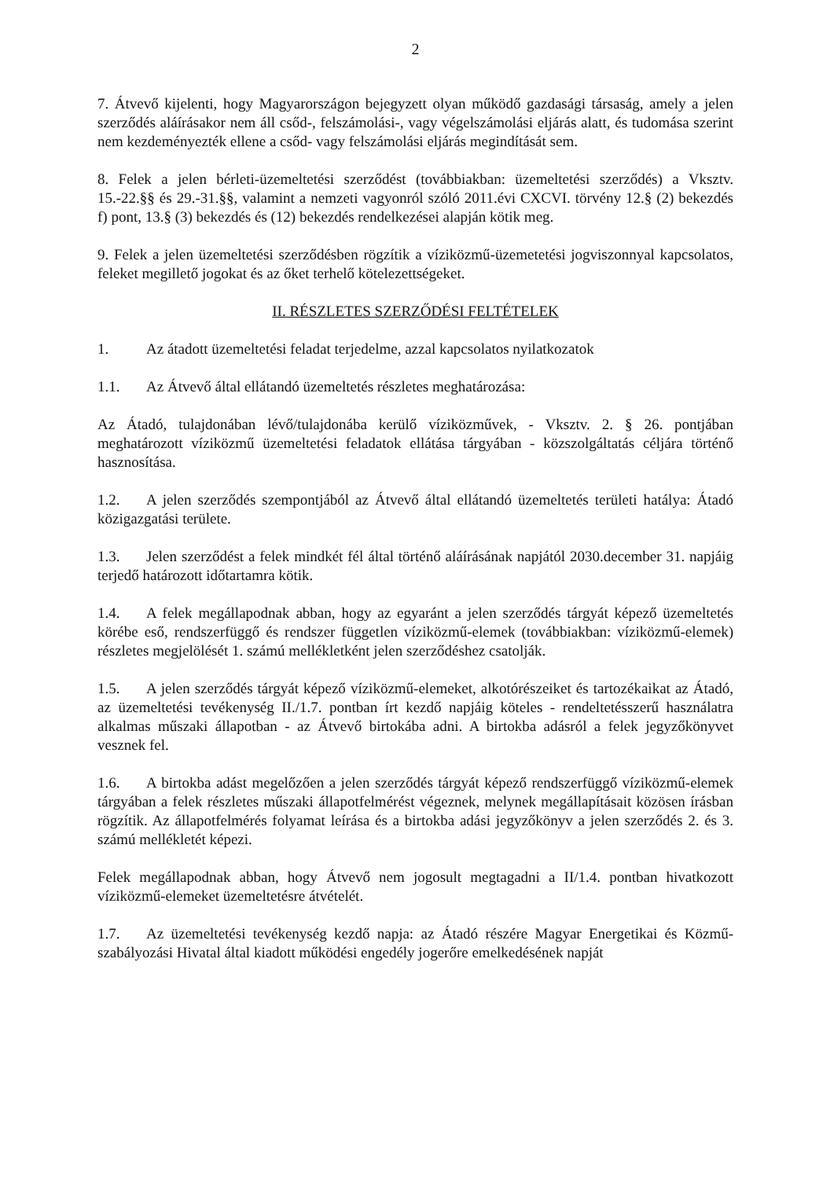2
7. Átvevő kijelenti, hogy Magyarországon bejegyzett olyan működő gazdasági társaság, amely a jelen szerződés aláírásakor nem áll csőd-, felszámolási-, vagy végelszámolási eljárás alatt, és tudomása szerint nem kezdeményezték ellene a csőd- vagy felszámolási eljárás megindítását sem.
8. Felek a jelen bérleti-üzemeltetési szerződést (továbbiakban: üzemeltetési szerződés) a Vksztv. 15.-22.§§ és 29.-31.§§, valamint a nemzeti vagyonról szóló 2011.évi CXCVI. törvény 12.§ (2) bekezdés f) pont, 13.§ (3) bekezdés és (12) bekezdés rendelkezései alapján kötik meg.
9. Felek a jelen üzemeltetési szerződésben rögzítik a víziközmű-üzemetetési jogviszonnyal kapcsolatos, feleket megillető jogokat és az őket terhelő kötelezettségeket.
II. RÉSZLETES SZERZŐDÉSI FELTÉTELEK
1. Az átadott üzemeltetési feladat terjedelme, azzal kapcsolatos nyilatkozatok
1.1. Az Átvevő által ellátandó üzemeltetés részletes meghatározása:
Az Átadó, tulajdonában lévő/tulajdonába kerülő víziközművek, - Vksztv. 2. § 26. pontjában meghatározott víziközmű üzemeltetési feladatok ellátása tárgyában - közszolgáltatás céljára történő hasznosítása.
1.2. A jelen szerződés szempontjából az Átvevő által ellátandó üzemeltetés területi hatálya: Átadó közigazgatási területe.
1.3. Jelen szerződést a felek mindkét fél által történő aláírásának napjától 2030.december 31. napjáig terjedő határozott időtartamra kötik.
1.4. A felek megállapodnak abban, hogy az egyaránt a jelen szerződés tárgyát képező üzemeltetés körébe eső, rendszerfüggő és rendszer független víziközmű-elemek (továbbiakban: víziközmű-elemek) részletes megjelölését 1. számú mellékletként jelen szerződéshez csatolják.
1.5. A jelen szerződés tárgyát képező víziközmű-elemeket, alkotórészeiket és tartozékaikat az Átadó, az üzemeltetési tevékenység II./1.7. pontban írt kezdő napjáig köteles - rendeltetésszerű használatra alkalmas műszaki állapotban - az Átvevő birtokába adni. A birtokba adásról a felek jegyzőkönyvet vesznek fel.
1.6. A birtokba adást megelőzően a jelen szerződés tárgyát képező rendszerfüggő víziközmű-elemek tárgyában a felek részletes műszaki állapotfelmérést végeznek, melynek megállapításait közösen írásban rögzítik. Az állapotfelmérés folyamat leírása és a birtokba adási jegyzőkönyv a jelen szerződés 2. és 3. számú mellékletét képezi.
Felek megállapodnak abban, hogy Átvevő nem jogosult megtagadni a II/1.4. pontban hivatkozott víziközmű-elemeket üzemeltetésre átvételét.
1.7. Az üzemeltetési tevékenység kezdő napja: az Átadó részére Magyar Energetikai és Közmű-szabályozási Hivatal által kiadott működési engedély jogerőre emelkedésének napját